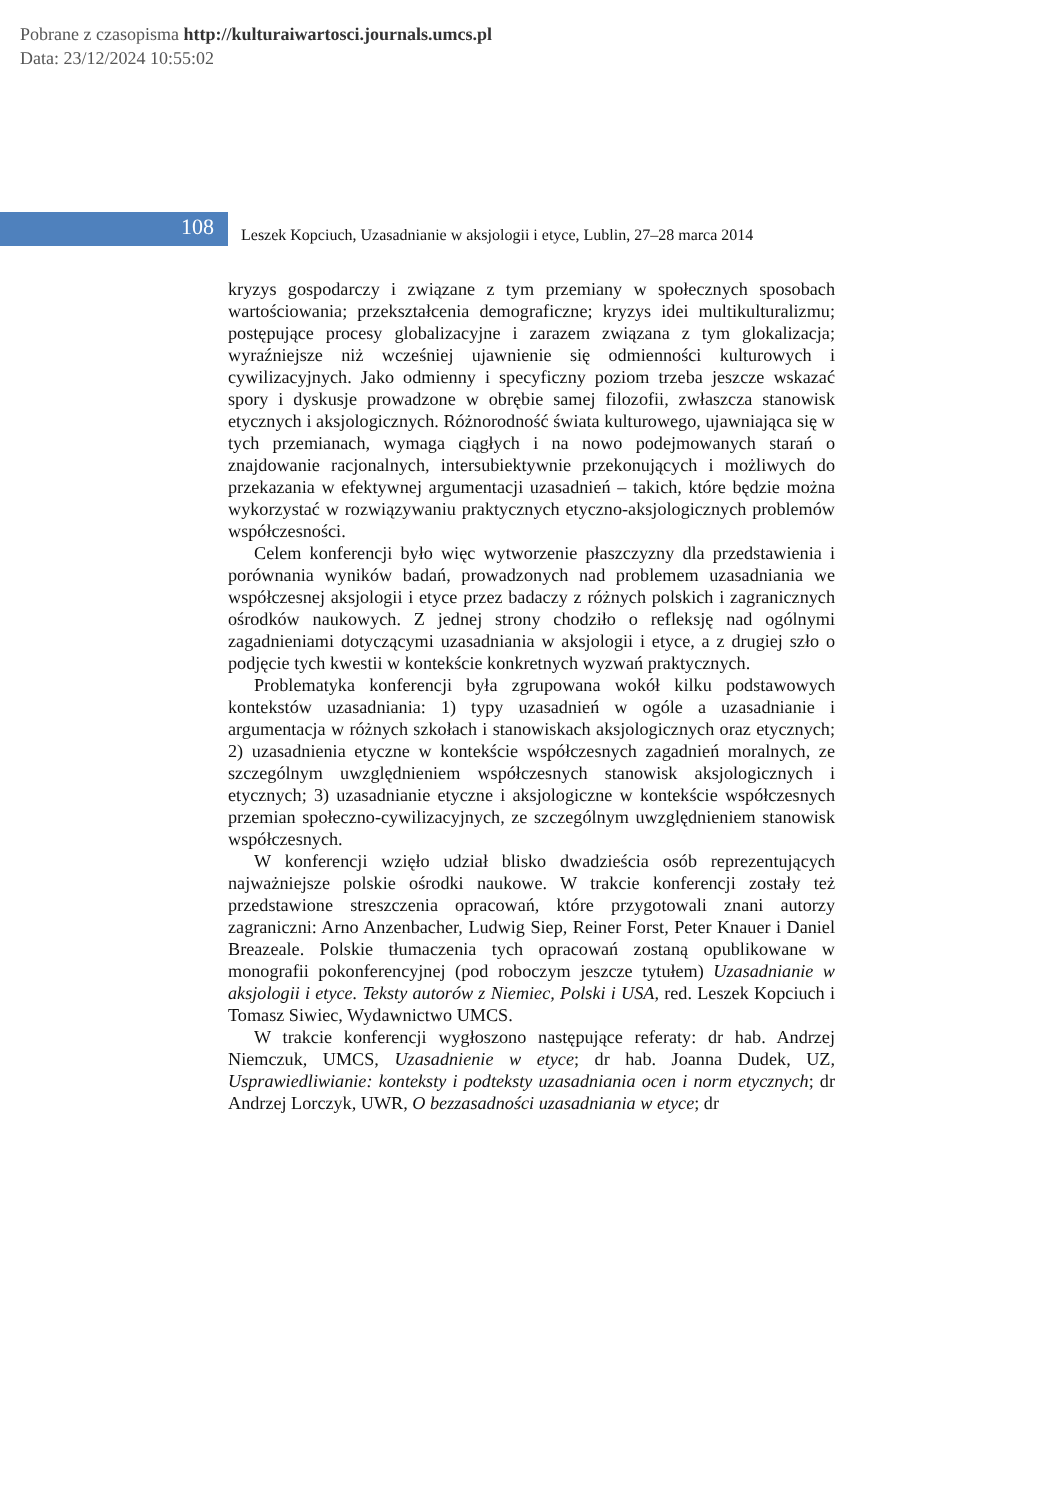Pobrane z czasopisma http://kulturaiwartosci.journals.umcs.pl
Data: 23/12/2024 10:55:02
108
Leszek Kopciuch, Uzasadnianie w aksjologii i etyce, Lublin, 27–28 marca 2014
kryzys gospodarczy i związane z tym przemiany w społecznych sposobach wartościowania; przekształcenia demograficzne; kryzys idei multikulturalizmu; postępujące procesy globalizacyjne i zarazem związana z tym glokalizacja; wyraźniejsze niż wcześniej ujawnienie się odmienności kulturowych i cywilizacyjnych. Jako odmienny i specyficzny poziom trzeba jeszcze wskazać spory i dyskusje prowadzone w obrębie samej filozofii, zwłaszcza stanowisk etycznych i aksjologicznych. Różnorodność świata kulturowego, ujawniająca się w tych przemianach, wymaga ciągłych i na nowo podejmowanych starań o znajdowanie racjonalnych, intersubiektywnie przekonujących i możliwych do przekazania w efektywnej argumentacji uzasadnień – takich, które będzie można wykorzystać w rozwiązywaniu praktycznych etyczno-aksjologicznych problemów współczesności.
Celem konferencji było więc wytworzenie płaszczyzny dla przedstawienia i porównania wyników badań, prowadzonych nad problemem uzasadniania we współczesnej aksjologii i etyce przez badaczy z różnych polskich i zagranicznych ośrodków naukowych. Z jednej strony chodziło o refleksję nad ogólnymi zagadnieniami dotyczącymi uzasadniania w aksjologii i etyce, a z drugiej szło o podjęcie tych kwestii w kontekście konkretnych wyzwań praktycznych.
Problematyka konferencji była zgrupowana wokół kilku podstawowych kontekstów uzasadniania: 1) typy uzasadnień w ogóle a uzasadnianie i argumentacja w różnych szkołach i stanowiskach aksjologicznych oraz etycznych; 2) uzasadnienia etyczne w kontekście współczesnych zagadnień moralnych, ze szczególnym uwzględnieniem współczesnych stanowisk aksjologicznych i etycznych; 3) uzasadnianie etyczne i aksjologiczne w kontekście współczesnych przemian społeczno-cywilizacyjnych, ze szczególnym uwzględnieniem stanowisk współczesnych.
W konferencji wzięło udział blisko dwadzieścia osób reprezentujących najważniejsze polskie ośrodki naukowe. W trakcie konferencji zostały też przedstawione streszczenia opracowań, które przygotowali znani autorzy zagraniczni: Arno Anzenbacher, Ludwig Siep, Reiner Forst, Peter Knauer i Daniel Breazeale. Polskie tłumaczenia tych opracowań zostaną opublikowane w monografii pokonferencyjnej (pod roboczym jeszcze tytułem) Uzasadnianie w aksjologii i etyce. Teksty autorów z Niemiec, Polski i USA, red. Leszek Kopciuch i Tomasz Siwiec, Wydawnictwo UMCS.
W trakcie konferencji wygłoszono następujące referaty: dr hab. Andrzej Niemczuk, UMCS, Uzasadnienie w etyce; dr hab. Joanna Dudek, UZ, Usprawiedliwianie: konteksty i podteksty uzasadniania ocen i norm etycznych; dr Andrzej Lorczyk, UWR, O bezzasadności uzasadniania w etyce; dr